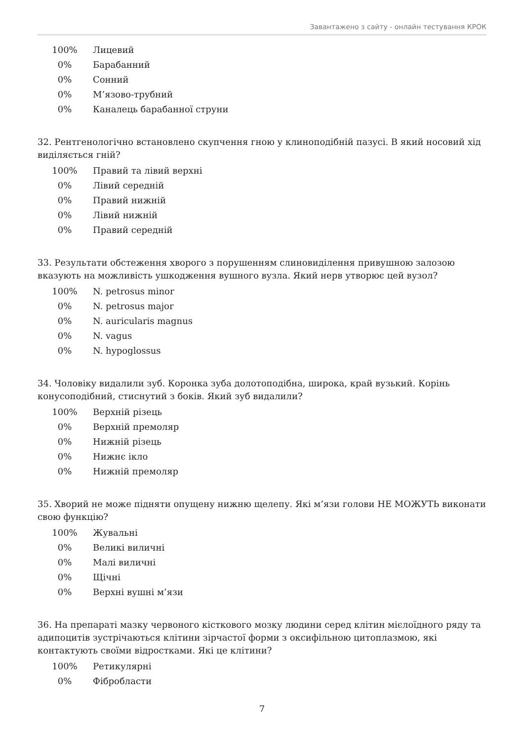Завантажено з сайту - онлайн тестування КРОК
100% Лицевий
0% Барабанний
0% Сонний
0% М’язово-трубний
0% Каналець барабанної струни
32. Рентгенологічно встановлено скупчення гною у клиноподібній пазусі. В який носовий хід виділяється гній?
100% Правий та лівий верхні
0% Лівий середній
0% Правий нижній
0% Лівий нижній
0% Правий середній
33. Результати обстеження хворого з порушенням слиновиділення привушною залозою вказують на можливість ушкодження вушного вузла. Який нерв утворює цей вузол?
100% N. petrosus minor
0% N. petrosus major
0% N. auricularis magnus
0% N. vagus
0% N. hypoglossus
34. Чоловіку видалили зуб. Коронка зуба долотоподібна, широка, край вузький. Корінь конусоподібний, стиснутий з боків. Який зуб видалили?
100% Верхній різець
0% Верхній премоляр
0% Нижній різець
0% Нижнє ікло
0% Нижній премоляр
35. Хворий не може підняти опущену нижню щелепу. Які м’язи голови НЕ МОЖУТЬ виконати свою функцію?
100% Жувальні
0% Великі виличні
0% Малі виличні
0% Щічні
0% Верхні вушні м’язи
36. На препараті мазку червоного кісткового мозку людини серед клітин мієлоїдного ряду та адипоцитів зустрічаються клітини зірчастої форми з оксифільною цитоплазмою, які контактують своїми відростками. Які це клітини?
100% Ретикулярні
0% Фібробласти
7